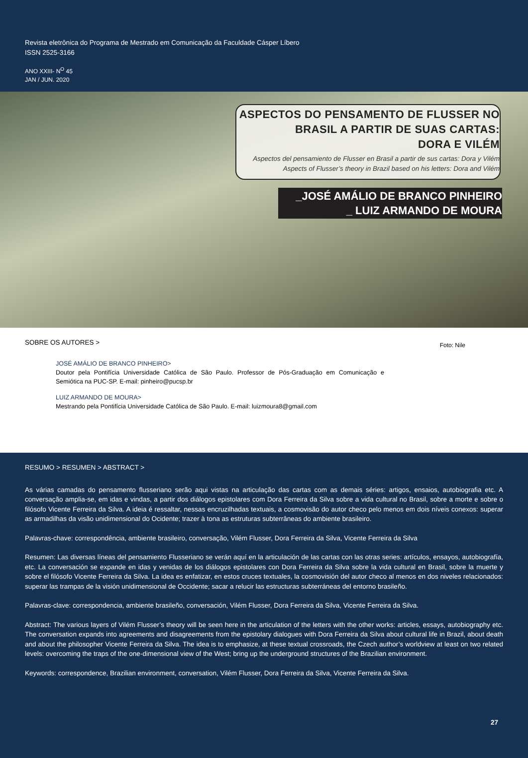Revista eletrônica do Programa de Mestrado em Comunicação da Faculdade Cásper Líbero
ISSN 2525-3166
ANO XXIII- N<sup>O</sup> 45
JAN / JUN. 2020
ASPECTOS DO PENSAMENTO DE FLUSSER NO
BRASIL A PARTIR DE SUAS CARTAS:
DORA E VILÉM
Aspectos del pensamiento de Flusser en Brasil a partir de sus cartas: Dora y Vilém
Aspects of Flusser’s theory in Brazil based on his letters: Dora and Vilém
_JOSÉ AMÁLIO DE BRANCO PINHEIRO
_ LUIZ ARMANDO DE MOURA
Foto: Nile
SOBRE OS AUTORES >
JOSÉ AMÁLIO DE BRANCO PINHEIRO>
Doutor pela Pontifícia Universidade Católica de São Paulo. Professor de Pós-Graduação em Comunicação e Semiótica na PUC-SP. E-mail: pinheiro@pucsp.br
LUIZ ARMANDO DE MOURA>
Mestrando pela Pontifícia Universidade Católica de São Paulo. E-mail: luizmoura8@gmail.com
RESUMO > RESUMEN > ABSTRACT >
As várias camadas do pensamento flusseriano serão aqui vistas na articulação das cartas com as demais séries: artigos, ensaios, autobiografia etc. A conversação amplia-se, em idas e vindas, a partir dos diálogos epistolares com Dora Ferreira da Silva sobre a vida cultural no Brasil, sobre a morte e sobre o filósofo Vicente Ferreira da Silva. A ideia é ressaltar, nessas encruzilhadas textuais, a cosmovisão do autor checo pelo menos em dois níveis conexos: superar as armadilhas da visão unidimensional do Ocidente; trazer à tona as estruturas subterrâneas do ambiente brasileiro.
Palavras-chave: correspondência, ambiente brasileiro, conversação, Vilém Flusser, Dora Ferreira da Silva, Vicente Ferreira da Silva
Resumen: Las diversas líneas del pensamiento Flusseriano se verán aquí en la articulación de las cartas con las otras series: artículos, ensayos, autobiografía, etc. La conversación se expande en idas y venidas de los diálogos epistolares con Dora Ferreira da Silva sobre la vida cultural en Brasil, sobre la muerte y sobre el filósofo Vicente Ferreira da Silva. La idea es enfatizar, en estos cruces textuales, la cosmovisión del autor checo al menos en dos niveles relacionados: superar las trampas de la visión unidimensional de Occidente; sacar a relucir las estructuras subterráneas del entorno brasileño.
Palavras-clave: correspondencia, ambiente brasileño, conversación, Vilém Flusser, Dora Ferreira da Silva, Vicente Ferreira da Silva.
Abstract: The various layers of Vilém Flusser’s theory will be seen here in the articulation of the letters with the other works: articles, essays, autobiography etc. The conversation expands into agreements and disagreements from the epistolary dialogues with Dora Ferreira da Silva about cultural life in Brazil, about death and about the philosopher Vicente Ferreira da Silva. The idea is to emphasize, at these textual crossroads, the Czech author’s worldview at least on two related levels: overcoming the traps of the one-dimensional view of the West; bring up the underground structures of the Brazilian environment.
Keywords: correspondence, Brazilian environment, conversation, Vilém Flusser, Dora Ferreira da Silva, Vicente Ferreira da Silva.
27